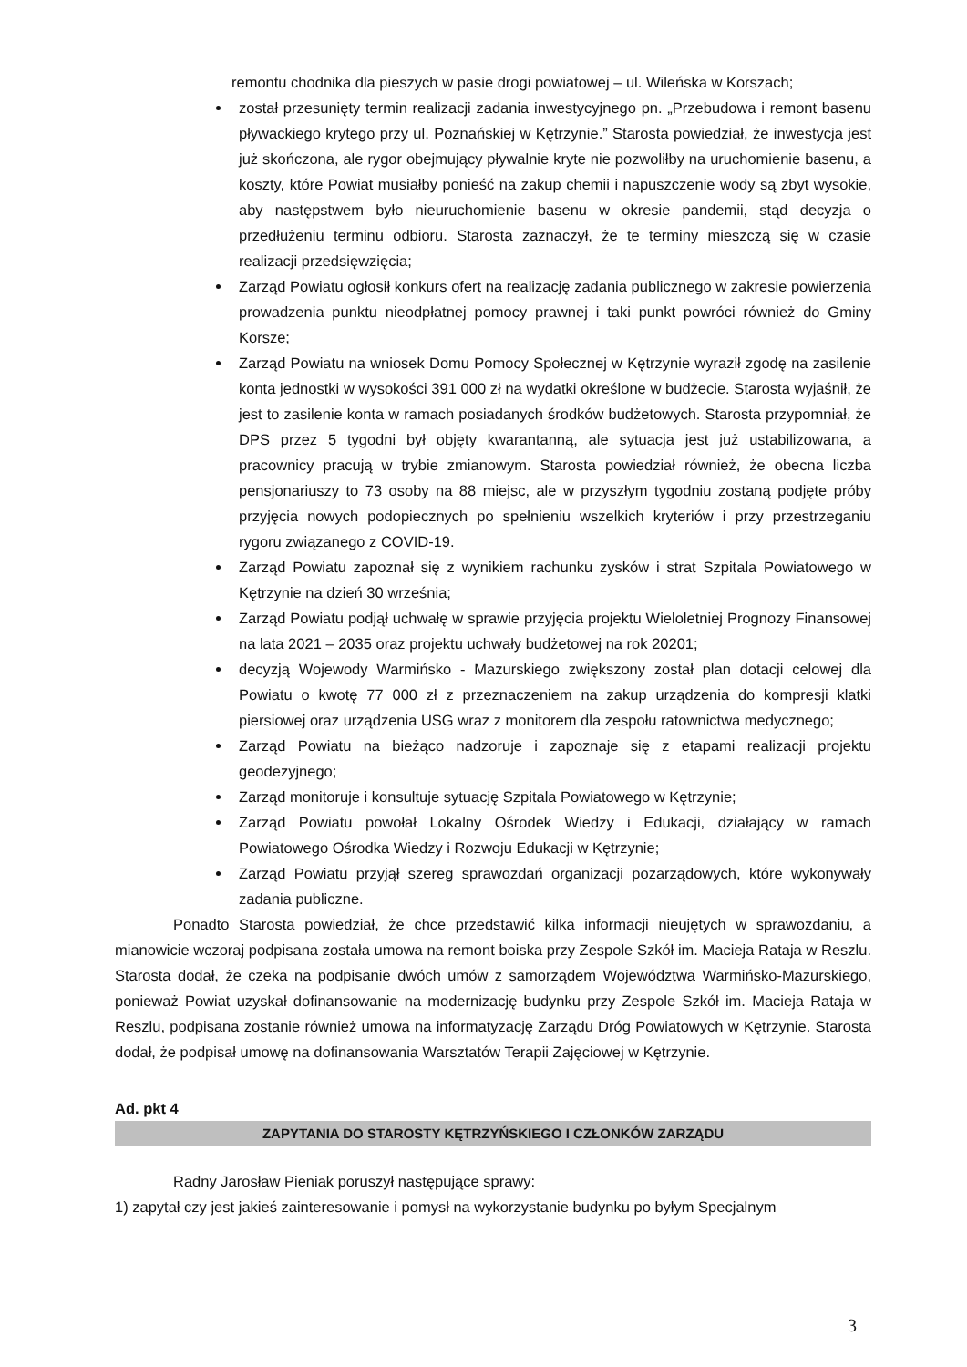remontu chodnika dla pieszych w pasie drogi powiatowej – ul. Wileńska w Korszach;
został przesunięty termin realizacji zadania inwestycyjnego pn. „Przebudowa i remont basenu pływackiego krytego przy ul. Poznańskiej w Kętrzynie.” Starosta powiedział, że inwestycja jest już skończona, ale rygor obejmujący pływalnie kryte nie pozwoliłby na uruchomienie basenu, a koszty, które Powiat musiałby ponieść na zakup chemii i napuszczenie wody są zbyt wysokie, aby następstwem było nieuruchomienie basenu w okresie pandemii, stąd decyzja o przedłużeniu terminu odbioru. Starosta zaznaczył, że te terminy mieszczą się w czasie realizacji przedsięwzięcia;
Zarząd Powiatu ogłosił konkurs ofert na realizację zadania publicznego w zakresie powierzenia prowadzenia punktu nieodpłatnej pomocy prawnej i taki punkt powróci również do Gminy Korsze;
Zarząd Powiatu na wniosek Domu Pomocy Społecznej w Kętrzynie wyraził zgodę na zasilenie konta jednostki w wysokości 391 000 zł na wydatki określone w budżecie. Starosta wyjaśnił, że jest to zasilenie konta w ramach posiadanych środków budżetowych. Starosta przypomniał, że DPS przez 5 tygodni był objęty kwarantanną, ale sytuacja jest już ustabilizowana, a pracownicy pracują w trybie zmianowym. Starosta powiedział również, że obecna liczba pensjonariuszy to 73 osoby na 88 miejsc, ale w przyszłym tygodniu zostaną podjęte próby przyjęcia nowych podopiecznych po spełnieniu wszelkich kryteriów i przy przestrzeganiu rygoru związanego z COVID-19.
Zarząd Powiatu zapoznał się z wynikiem rachunku zysków i strat Szpitala Powiatowego w Kętrzynie na dzień 30 września;
Zarząd Powiatu podjął uchwałę w sprawie przyjęcia projektu Wieloletniej Prognozy Finansowej na lata 2021 – 2035 oraz projektu uchwały budżetowej na rok 20201;
decyzją Wojewody Warmińsko - Mazurskiego zwiększony został plan dotacji celowej dla Powiatu o kwotę 77 000 zł z przeznaczeniem na zakup urządzenia do kompresji klatki piersiowej oraz urządzenia USG wraz z monitorem dla zespołu ratownictwa medycznego;
Zarząd Powiatu na bieżąco nadzoruje i zapoznaje się z etapami realizacji projektu geodezyjnego;
Zarząd monitoruje i konsultuje sytuację Szpitala Powiatowego w Kętrzynie;
Zarząd Powiatu powołał Lokalny Ośrodek Wiedzy i Edukacji, działający w ramach Powiatowego Ośrodka Wiedzy i Rozwoju Edukacji w Kętrzynie;
Zarząd Powiatu przyjął szereg sprawozdań organizacji pozarządowych, które wykonywały zadania publiczne.
Ponadto Starosta powiedział, że chce przedstawić kilka informacji nieujętych w sprawozdaniu, a mianowicie wczoraj podpisana została umowa na remont boiska przy Zespole Szkół im. Macieja Rataja w Reszlu. Starosta dodał, że czeka na podpisanie dwóch umów z samorządem Województwa Warmińsko-Mazurskiego, ponieważ Powiat uzyskał dofinansowanie na modernizację budynku przy Zespole Szkół im. Macieja Rataja w Reszlu, podpisana zostanie również umowa na informatyzację Zarządu Dróg Powiatowych w Kętrzynie. Starosta dodał, że podpisał umowę na dofinansowania Warsztatów Terapii Zajęciowej w Kętrzynie.
Ad. pkt 4
ZAPYTANIA DO STAROSTY KĘTRZYŃSKIEGO I CZŁONKÓW ZARZĄDU
Radny Jarosław Pieniak poruszył następujące sprawy:
1) zapytał czy jest jakieś zainteresowanie i pomysł na wykorzystanie budynku po byłym Specjalnym
3